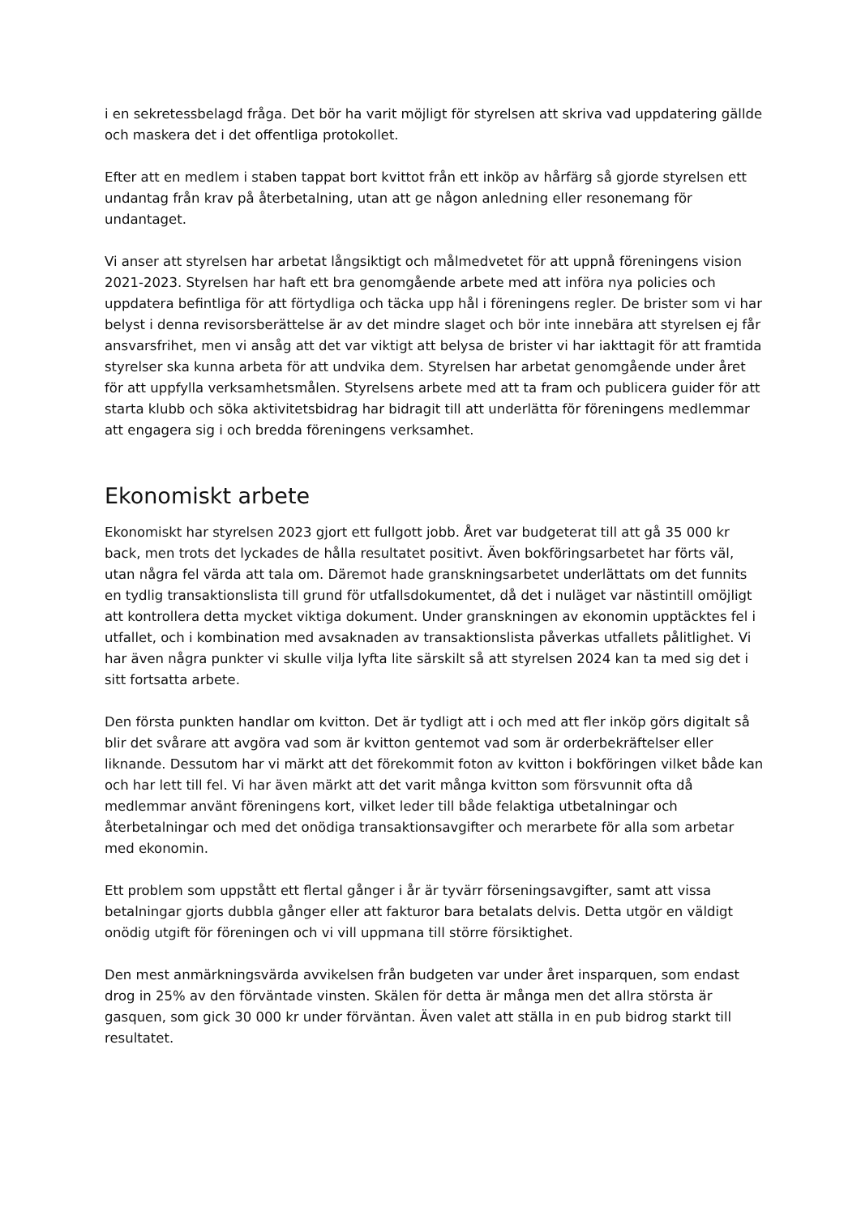i en sekretessbelagd fråga. Det bör ha varit möjligt för styrelsen att skriva vad uppdatering gällde och maskera det i det offentliga protokollet.
Efter att en medlem i staben tappat bort kvittot från ett inköp av hårfärg så gjorde styrelsen ett undantag från krav på återbetalning, utan att ge någon anledning eller resonemang för undantaget.
Vi anser att styrelsen har arbetat långsiktigt och målmedvetet för att uppnå föreningens vision 2021-2023. Styrelsen har haft ett bra genomgående arbete med att införa nya policies och uppdatera befintliga för att förtydliga och täcka upp hål i föreningens regler. De brister som vi har belyst i denna revisorsberättelse är av det mindre slaget och bör inte innebära att styrelsen ej får ansvarsfrihet, men vi ansåg att det var viktigt att belysa de brister vi har iakttagit för att framtida styrelser ska kunna arbeta för att undvika dem. Styrelsen har arbetat genomgående under året för att uppfylla verksamhetsmålen. Styrelsens arbete med att ta fram och publicera guider för att starta klubb och söka aktivitetsbidrag har bidragit till att underlätta för föreningens medlemmar att engagera sig i och bredda föreningens verksamhet.
Ekonomiskt arbete
Ekonomiskt har styrelsen 2023 gjort ett fullgott jobb. Året var budgeterat till att gå 35 000 kr back, men trots det lyckades de hålla resultatet positivt. Även bokföringsarbetet har förts väl, utan några fel värda att tala om. Däremot hade granskningsarbetet underlättats om det funnits en tydlig transaktionslista till grund för utfallsdokumentet, då det i nuläget var nästintill omöjligt att kontrollera detta mycket viktiga dokument. Under granskningen av ekonomin upptäcktes fel i utfallet, och i kombination med avsaknaden av transaktionslista påverkas utfallets pålitlighet. Vi har även några punkter vi skulle vilja lyfta lite särskilt så att styrelsen 2024 kan ta med sig det i sitt fortsatta arbete.
Den första punkten handlar om kvitton. Det är tydligt att i och med att fler inköp görs digitalt så blir det svårare att avgöra vad som är kvitton gentemot vad som är orderbekräftelser eller liknande. Dessutom har vi märkt att det förekommit foton av kvitton i bokföringen vilket både kan och har lett till fel. Vi har även märkt att det varit många kvitton som försvunnit ofta då medlemmar använt föreningens kort, vilket leder till både felaktiga utbetalningar och återbetalningar och med det onödiga transaktionsavgifter och merarbete för alla som arbetar med ekonomin.
Ett problem som uppstått ett flertal gånger i år är tyvärr förseningsavgifter, samt att vissa betalningar gjorts dubbla gånger eller att fakturor bara betalats delvis. Detta utgör en väldigt onödig utgift för föreningen och vi vill uppmana till större försiktighet.
Den mest anmärkningsvärda avvikelsen från budgeten var under året insparquen, som endast drog in 25% av den förväntade vinsten. Skälen för detta är många men det allra största är gasquen, som gick 30 000 kr under förväntan. Även valet att ställa in en pub bidrog starkt till resultatet.